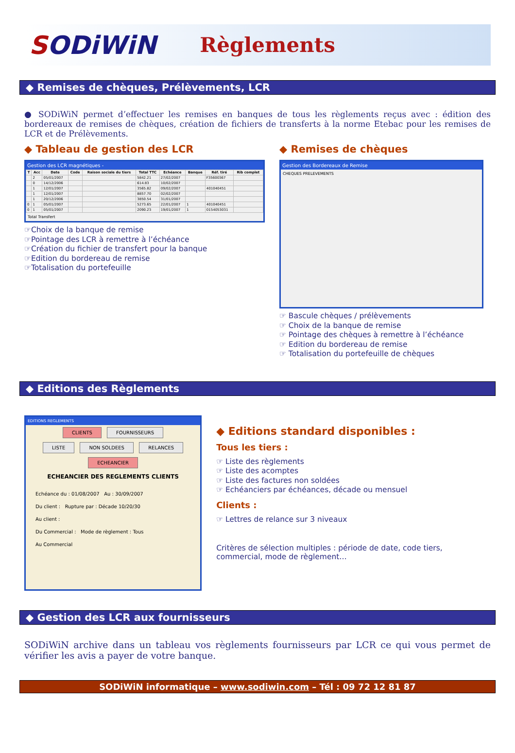SODiWiN
Règlements
◆ Remises de chèques, Prélèvements, LCR
● SODiWiN permet d’effectuer les remises en banques de tous les règlements reçus avec : édition des bordereaux de remises de chèques, création de fichiers de transferts à la norme Etebac pour les remises de LCR et de Prélèvements.
◆ Tableau de gestion des LCR
Gestion des LCR magnétiques -
| T | Acc | Date | Code | Raison sociale du tiers | Total TTC | Echéance | Banque | Réf. tiré | Rib complet |
| --- | --- | --- | --- | --- | --- | --- | --- | --- | --- |
| | 2 | 05/01/2007 | | | 5842.21 | 27/02/2007 | | F35600367 | |
| | 0 | 14/12/2006 | | | 614.83 | 10/02/2007 | | | |
| | 1 | 12/01/2007 | | | 3565.82 | 09/02/2007 | | 401040451 | |
| | 1 | 12/01/2007 | | | 8857.70 | 02/02/2007 | | | |
| | 1 | 20/12/2006 | | | 3850.54 | 31/01/2007 | | | |
| 0 | 1 | 05/01/2007 | | | 5273.65 | 22/01/2007 | 1 | 401040451 | |
| 0 | 1 | 05/01/2007 | | | 2090.23 | 19/01/2007 | 1 | 0154053031 | |
Total Transfert
☞Choix de la banque de remise
☞Pointage des LCR à remettre à l’échéance
☞Création du fichier de transfert pour la banque
☞Edition du bordereau de remise
☞Totalisation du portefeuille
◆ Remises de chèques
Gestion des Bordereaux de Remise
CHEQUES PRELEVEMENTS
☞ Bascule chèques / prélèvements
☞ Choix de la banque de remise
☞ Pointage des chèques à remettre à l’échéance
☞ Edition du bordereau de remise
☞ Totalisation du portefeuille de chèques
◆ Editions des Règlements
EDITIONS REGLEMENTS
CLIENTS FOURNISSEURS
LISTE NON SOLDEES RELANCES ECHEANCIER
ECHEANCIER DES REGLEMENTS CLIENTS
Echéance du : 01/08/2007 Au : 30/09/2007
Du client : Rupture par : Décade 10/20/30
Au client :
Du Commercial : Mode de règlement : Tous
Au Commercial
◆ Editions standard disponibles :
Tous les tiers :
☞ Liste des règlements
☞ Liste des acomptes
☞ Liste des factures non soldées
☞ Echéanciers par échéances, décade ou mensuel
Clients :
☞ Lettres de relance sur 3 niveaux
Critères de sélection multiples : période de date, code tiers, commercial, mode de règlement…
◆ Gestion des LCR aux fournisseurs
SODiWiN archive dans un tableau vos règlements fournisseurs par LCR ce qui vous permet de vérifier les avis a payer de votre banque.
SODiWiN informatique – www.sodiwin.com – Tél : 09 72 12 81 87